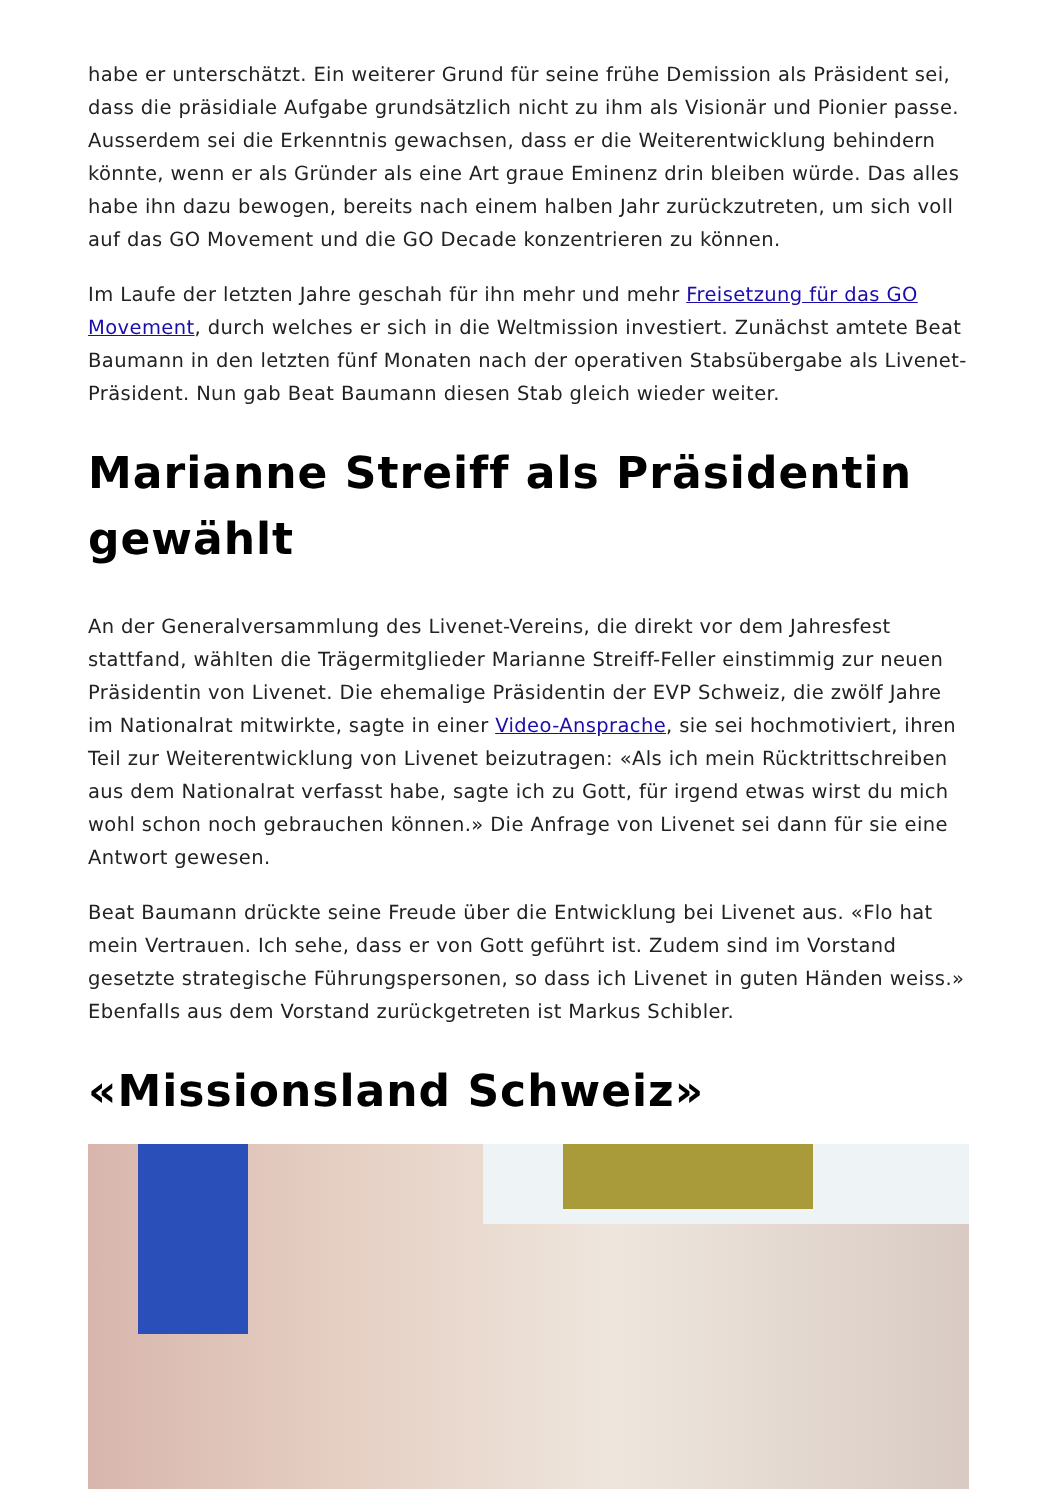habe er unterschätzt. Ein weiterer Grund für seine frühe Demission als Präsident sei, dass die präsidiale Aufgabe grundsätzlich nicht zu ihm als Visionär und Pionier passe. Ausserdem sei die Erkenntnis gewachsen, dass er die Weiterentwicklung behindern könnte, wenn er als Gründer als eine Art graue Eminenz drin bleiben würde. Das alles habe ihn dazu bewogen, bereits nach einem halben Jahr zurückzutreten, um sich voll auf das GO Movement und die GO Decade konzentrieren zu können.
Im Laufe der letzten Jahre geschah für ihn mehr und mehr Freisetzung für das GO Movement, durch welches er sich in die Weltmission investiert. Zunächst amtete Beat Baumann in den letzten fünf Monaten nach der operativen Stabsübergabe als Livenet-Präsident. Nun gab Beat Baumann diesen Stab gleich wieder weiter.
Marianne Streiff als Präsidentin gewählt
An der Generalversammlung des Livenet-Vereins, die direkt vor dem Jahresfest stattfand, wählten die Trägermitglieder Marianne Streiff-Feller einstimmig zur neuen Präsidentin von Livenet. Die ehemalige Präsidentin der EVP Schweiz, die zwölf Jahre im Nationalrat mitwirkte, sagte in einer Video-Ansprache, sie sei hochmotiviert, ihren Teil zur Weiterentwicklung von Livenet beizutragen: «Als ich mein Rücktrittschreiben aus dem Nationalrat verfasst habe, sagte ich zu Gott, für irgend etwas wirst du mich wohl schon noch gebrauchen können.» Die Anfrage von Livenet sei dann für sie eine Antwort gewesen.
Beat Baumann drückte seine Freude über die Entwicklung bei Livenet aus. «Flo hat mein Vertrauen. Ich sehe, dass er von Gott geführt ist. Zudem sind im Vorstand gesetzte strategische Führungspersonen, so dass ich Livenet in guten Händen weiss.» Ebenfalls aus dem Vorstand zurückgetreten ist Markus Schibler.
«Missionsland Schweiz»